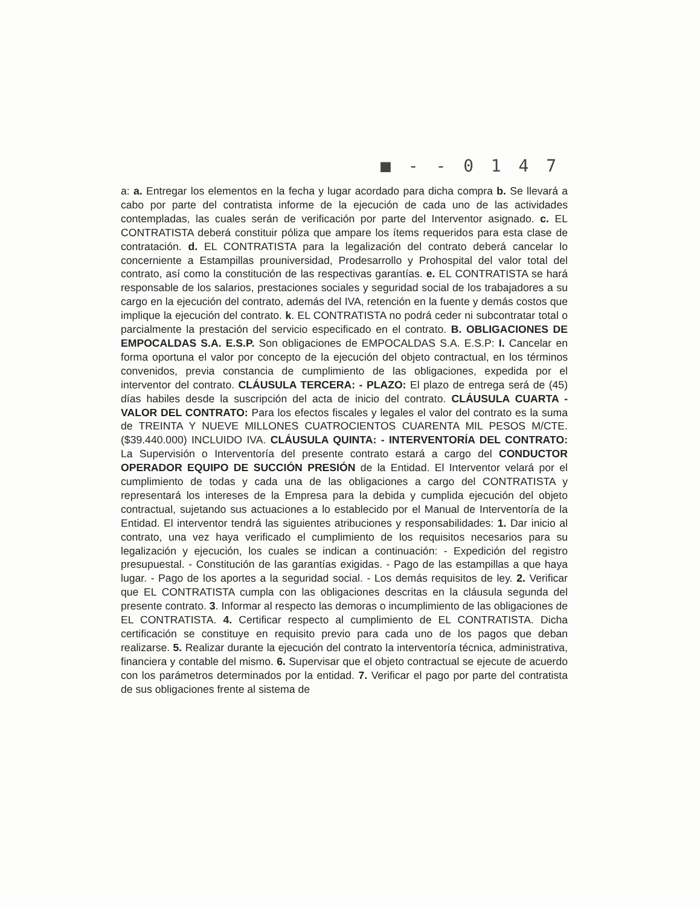■ - - 0 1 4 7
a: a. Entregar los elementos en la fecha y lugar acordado para dicha compra b. Se llevará a cabo por parte del contratista informe de la ejecución de cada uno de las actividades contempladas, las cuales serán de verificación por parte del Interventor asignado. c. EL CONTRATISTA deberá constituir póliza que ampare los ítems requeridos para esta clase de contratación. d. EL CONTRATISTA para la legalización del contrato deberá cancelar lo concerniente a Estampillas prouniversidad, Prodesarrollo y Prohospital del valor total del contrato, así como la constitución de las respectivas garantías. e. EL CONTRATISTA se hará responsable de los salarios, prestaciones sociales y seguridad social de los trabajadores a su cargo en la ejecución del contrato, además del IVA, retención en la fuente y demás costos que implique la ejecución del contrato. k. EL CONTRATISTA no podrá ceder ni subcontratar total o parcialmente la prestación del servicio especificado en el contrato. B. OBLIGACIONES DE EMPOCALDAS S.A. E.S.P. Son obligaciones de EMPOCALDAS S.A. E.S.P: I. Cancelar en forma oportuna el valor por concepto de la ejecución del objeto contractual, en los términos convenidos, previa constancia de cumplimiento de las obligaciones, expedida por el interventor del contrato. CLÁUSULA TERCERA: - PLAZO: El plazo de entrega será de (45) días habiles desde la suscripción del acta de inicio del contrato. CLÁUSULA CUARTA - VALOR DEL CONTRATO: Para los efectos fiscales y legales el valor del contrato es la suma de TREINTA Y NUEVE MILLONES CUATROCIENTOS CUARENTA MIL PESOS M/CTE. ($39.440.000) INCLUIDO IVA. CLÁUSULA QUINTA: - INTERVENTORÍA DEL CONTRATO: La Supervisión o Interventoría del presente contrato estará a cargo del CONDUCTOR OPERADOR EQUIPO DE SUCCIÓN PRESIÓN de la Entidad. El Interventor velará por el cumplimiento de todas y cada una de las obligaciones a cargo del CONTRATISTA y representará los intereses de la Empresa para la debida y cumplida ejecución del objeto contractual, sujetando sus actuaciones a lo establecido por el Manual de Interventoría de la Entidad. El interventor tendrá las siguientes atribuciones y responsabilidades: 1. Dar inicio al contrato, una vez haya verificado el cumplimiento de los requisitos necesarios para su legalización y ejecución, los cuales se indican a continuación: - Expedición del registro presupuestal. - Constitución de las garantías exigidas. - Pago de las estampillas a que haya lugar. - Pago de los aportes a la seguridad social. - Los demás requisitos de ley. 2. Verificar que EL CONTRATISTA cumpla con las obligaciones descritas en la cláusula segunda del presente contrato. 3. Informar al respecto las demoras o incumplimiento de las obligaciones de EL CONTRATISTA. 4. Certificar respecto al cumplimiento de EL CONTRATISTA. Dicha certificación se constituye en requisito previo para cada uno de los pagos que deban realizarse. 5. Realizar durante la ejecución del contrato la interventoría técnica, administrativa, financiera y contable del mismo. 6. Supervisar que el objeto contractual se ejecute de acuerdo con los parámetros determinados por la entidad. 7. Verificar el pago por parte del contratista de sus obligaciones frente al sistema de